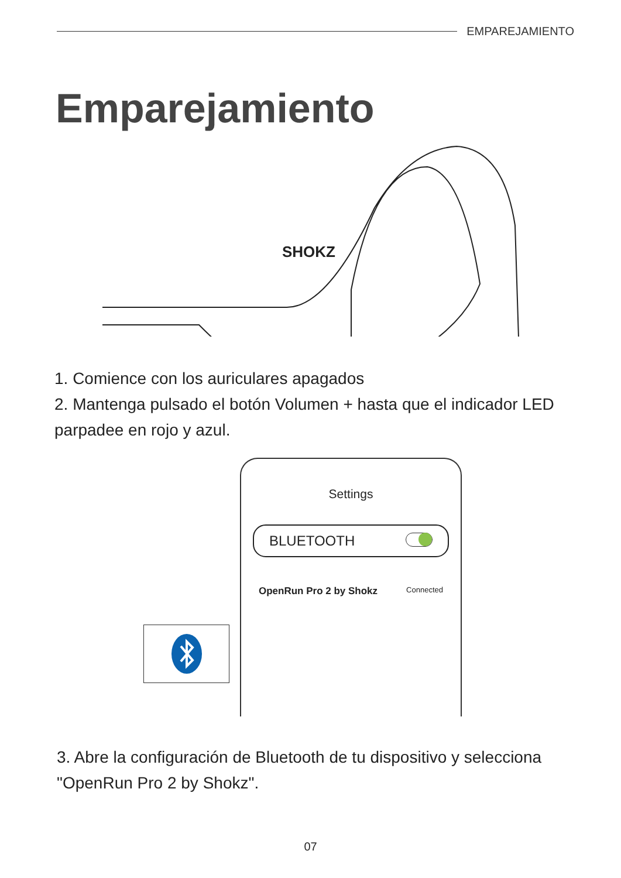EMPAREJAMIENTO
Emparejamiento
SHOKZ
1. Comience con los auriculares apagados
2. Mantenga pulsado el botón Volumen + hasta que el indicador LED parpadee en rojo y azul.
Settings
BLUETOOTH
OpenRun Pro 2 by Shokz Connected
3. Abre la configuración de Bluetooth de tu dispositivo y selecciona "OpenRun Pro 2 by Shokz".
07